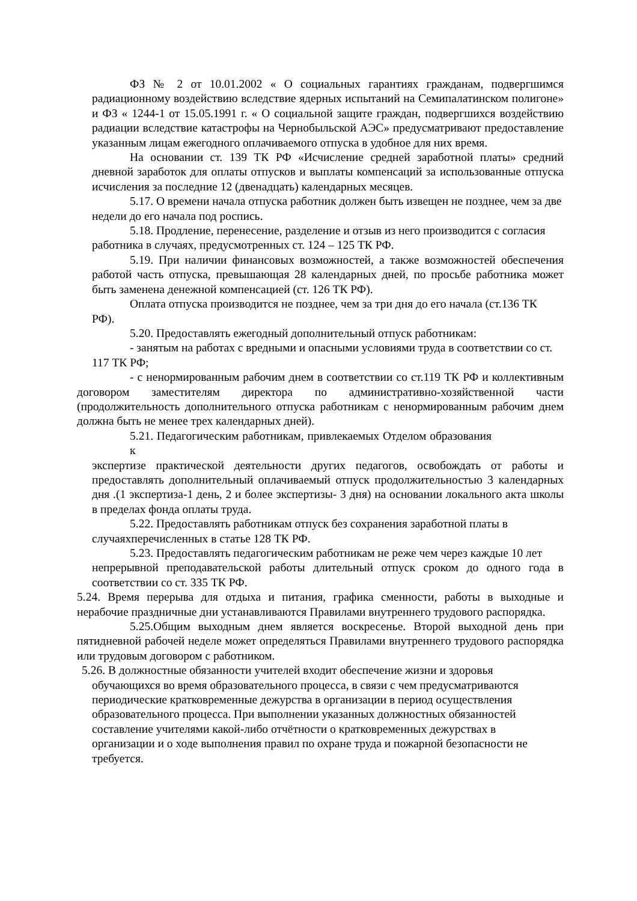ФЗ № 2 от 10.01.2002 « О социальных гарантиях гражданам, подвергшимся радиационному воздействию вследствие ядерных испытаний на Семипалатинском полигоне» и ФЗ « 1244-1 от 15.05.1991 г. « О социальной защите граждан, подвергшихся воздействию радиации вследствие катастрофы на Чернобыльской АЭС» предусматривают предоставление указанным лицам ежегодного оплачиваемого отпуска в удобное для них время.
На основании ст. 139 ТК РФ «Исчисление средней заработной платы» средний дневной заработок для оплаты отпусков и выплаты компенсаций за использованные отпуска исчисления за последние 12 (двенадцать) календарных месяцев.
5.17. О времени начала отпуска работник должен быть извещен не позднее, чем за две недели до его начала под роспись.
5.18. Продление, перенесение, разделение и отзыв из него производится с согласия работника в случаях, предусмотренных ст. 124 – 125 ТК РФ.
5.19. При наличии финансовых возможностей, а также возможностей обеспечения работой часть отпуска, превышающая 28 календарных дней, по просьбе работника может быть заменена денежной компенсацией (ст. 126 ТК РФ).
Оплата отпуска производится не позднее, чем за три дня до его начала (ст.136 ТК
РФ).
5.20. Предоставлять ежегодный дополнительный отпуск работникам:
- занятым на работах с вредными и опасными условиями труда в соответствии со ст. 117 ТК РФ;
- с ненормированным рабочим днем в соответствии со ст.119 ТК РФ и коллективным договором заместителям директора по административно-хозяйственной части (продолжительность дополнительного отпуска работникам с ненормированным рабочим днем должна быть не менее трех календарных дней).
5.21. Педагогическим работникам, привлекаемых Отделом образования к
экспертизе практической деятельности других педагогов, освобождать от работы и предоставлять дополнительный оплачиваемый отпуск продолжительностью 3 календарных дня .(1 экспертиза-1 день, 2 и более экспертизы- 3 дня) на основании локального акта школы в пределах фонда оплаты труда.
5.22. Предоставлять работникам отпуск без сохранения заработной платы в случаяхперечисленных в статье 128 ТК РФ.
5.23. Предоставлять педагогическим работникам не реже чем через каждые 10 лет
непрерывной преподавательской работы длительный отпуск сроком до одного года в соответствии со ст. 335 ТК РФ.
5.24. Время перерыва для отдыха и питания, графика сменности, работы в выходные и нерабочие праздничные дни устанавливаются Правилами внутреннего трудового распорядка.
5.25.Общим выходным днем является воскресенье. Второй выходной день при пятидневной рабочей неделе может определяться Правилами внутреннего трудового распорядка или трудовым договором с работником.
5.26. В должностные обязанности учителей входит обеспечение жизни и здоровья обучающихся во время образовательного процесса, в связи с чем предусматриваются периодические кратковременные дежурства в организации в период осуществления образовательного процесса. При выполнении указанных должностных обязанностей составление учителями какой-либо отчётности о кратковременных дежурствах в организации и о ходе выполнения правил по охране труда и пожарной безопасности не требуется.